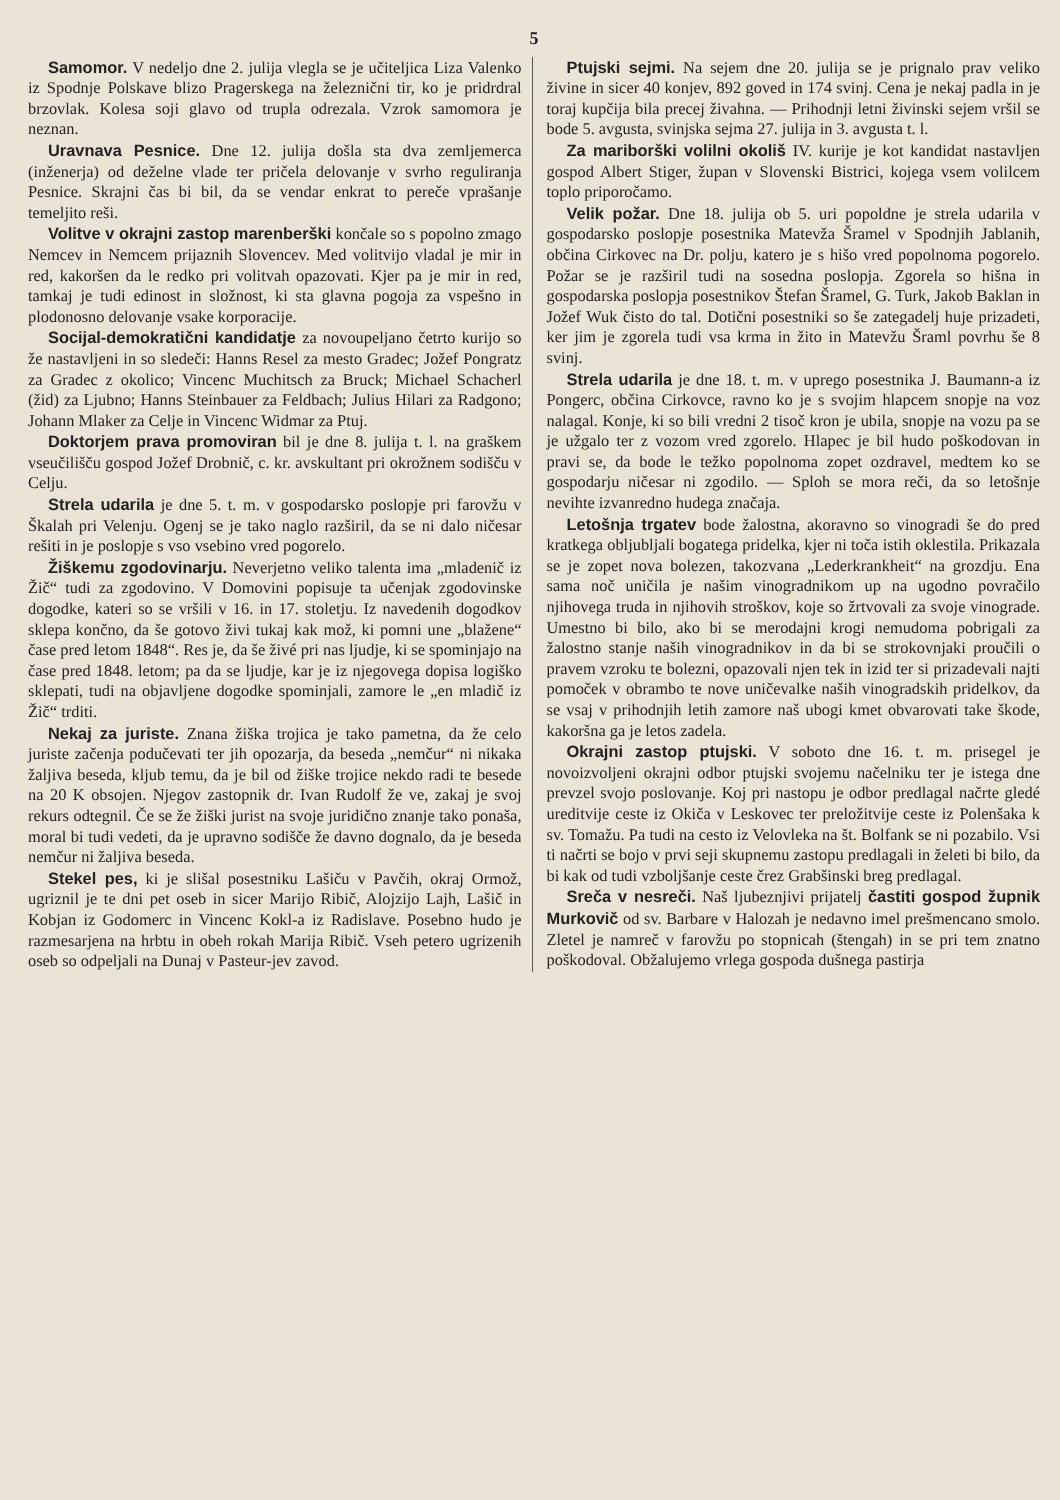5
Samomor. V nedeljo dne 2. julija vlegla se je učiteljica Liza Valenko iz Spodnje Polskave blizo Pragerskega na železnični tir, ko je pridrdral brzovlak. Kolesa soji glavo od trupla odrezala. Vzrok samomora je neznan.
Uravnava Pesnice. Dne 12. julija došla sta dva zemljemerca (inženerja) od deželne vlade ter pričela delovanje v svrho reguliranja Pesnice. Skrajni čas bi bil, da se vendar enkrat to pereče vprašanje temeljito reši.
Volitve v okrajni zastop marenberški končale so s popolno zmago Nemcev in Nemcem prijaznih Slovencev. Med volitvijo vladal je mir in red, kakoršen da le redko pri volitvah opazovati. Kjer pa je mir in red, tamkaj je tudi edinost in složnost, ki sta glavna pogoja za vspešno in plodonosno delovanje vsake korporacije.
Socijal-demokratični kandidatje za novoupeljano četrto kurijo so že nastavljeni in so sledeči: Hanns Resel za mesto Gradec; Jožef Pongratz za Gradec z okolico; Vincenc Muchitsch za Bruck; Michael Schacherl (žid) za Ljubno; Hanns Steinbauer za Feldbach; Julius Hilari za Radgono; Johann Mlaker za Celje in Vincenc Widmar za Ptuj.
Doktorjem prava promoviran bil je dne 8. julija t. l. na graškem vseučilišču gospod Jožef Drobnič, c. kr. avskultant pri okrožnem sodišču v Celju.
Strela udarila je dne 5. t. m. v gospodarsko poslopje pri farovžu v Škalah pri Velenju. Ogenj se je tako naglo razširil, da se ni dalo ničesar rešiti in je poslopje s vso vsebino vred pogorelo.
Žiškemu zgodovinarju. Neverjetno veliko talenta ima „mladenič iz Žič“ tudi za zgodovino. V Domovini popisuje ta učenjak zgodovinske dogodke, kateri so se vršili v 16. in 17. stoletju. Iz navedenih dogodkov sklepa končno, da še gotovo živi tukaj kak mož, ki pomni une „blažene“ čase pred letom 1848“. Res je, da še živé pri nas ljudje, ki se spominjajo na čase pred 1848. letom; pa da se ljudje, kar je iz njegovega dopisa logiško sklepati, tudi na objavljene dogodke spominjali, zamore le „en mladič iz Žič“ trditi.
Nekaj za juriste. Znana žiška trojica je tako pametna, da že celo juriste začenja podučevati ter jih opozarja, da beseda „nemčur“ ni nikaka žaljiva beseda, kljub temu, da je bil od žiške trojice nekdo radi te besede na 20 K obsojen. Njegov zastopnik dr. Ivan Rudolf že ve, zakaj je svoj rekurs odtegnil. Če se že žiški jurist na svoje juridično znanje tako ponaša, moral bi tudi vedeti, da je upravno sodišče že davno dognalo, da je beseda nemčur ni žaljiva beseda.
Stekel pes, ki je slišal posestniku Lašiču v Pavčih, okraj Ormož, ugriznil je te dni pet oseb in sicer Marijo Ribič, Alojzijo Lajh, Lašič in Kobjan iz Godomerc in Vincenc Kokl-a iz Radislave. Posebno hudo je razmesarjena na hrbtu in obeh rokah Marija Ribič. Vseh petero ugrizenih oseb so odpeljali na Dunaj v Pasteur-jev zavod.
Ptujski sejmi. Na sejem dne 20. julija se je prignalo prav veliko živine in sicer 40 konjev, 892 goved in 174 svinj. Cena je nekaj padla in je toraj kupčija bila precej živahna. — Prihodnji letni živinski sejem vršil se bode 5. avgusta, svinjska sejma 27. julija in 3. avgusta t. l.
Za mariborški volilni okoliš IV. kurije je kot kandidat nastavljen gospod Albert Stiger, župan v Slovenski Bistrici, kojega vsem volilcem toplo priporočamo.
Velik požar. Dne 18. julija ob 5. uri popoldne je strela udarila v gospodarsko poslopje posestnika Matevža Šramel v Spodnjih Jablanih, občina Cirkovec na Dr. polju, katero je s hišo vred popolnoma pogorelo. Požar se je razširil tudi na sosedna poslopja. Zgorela so hišna in gospodarska poslopja posestnikov Štefan Šramel, G. Turk, Jakob Baklan in Jožef Wuk čisto do tal. Dotični posestniki so še zategadelj huje prizadeti, ker jim je zgorela tudi vsa krma in žito in Matevžu Šraml povrhu še 8 svinj.
Strela udarila je dne 18. t. m. v uprego posestnika J. Baumann-a iz Pongerc, občina Cirkovce, ravno ko je s svojim hlapcem snopje na voz nalagal. Konje, ki so bili vredni 2 tisoč kron je ubila, snopje na vozu pa se je užgalo ter z vozom vred zgorelo. Hlapec je bil hudo poškodovan in pravi se, da bode le težko popolnoma zopet ozdravel, medtem ko se gospodarju ničesar ni zgodilo. — Sploh se mora reči, da so letošnje nevihte izvanredno hudega značaja.
Letošnja trgatev bode žalostna, akoravno so vinogradi še do pred kratkega obljubljali bogatega pridelka, kjer ni toča istih oklestila. Prikazala se je zopet nova bolezen, takozvana „Lederkrankheit“ na grozdju. Ena sama noč uničila je našim vinogradnikom up na ugodno povračilo njihovega truda in njihovih stroškov, koje so žrtvovali za svoje vinograde. Umestno bi bilo, ako bi se merodajni krogi nemudoma pobrigali za žalostno stanje naših vinogradnikov in da bi se strokovnjaki proučili o pravem vzroku te bolezni, opazovali njen tek in izid ter si prizadevali najti pomoček v obrambo te nove uničevalke naših vinogradskih pridelkov, da se vsaj v prihodnjih letih zamore naš ubogi kmet obvarovati take škode, kakoršna ga je letos zadela.
Okrajni zastop ptujski. V soboto dne 16. t. m. prisegel je novoizvoljeni okrajni odbor ptujski svojemu načelniku ter je istega dne prevzel svojo poslovanje. Koj pri nastopu je odbor predlagal načrte gledé ureditvije ceste iz Okiča v Leskovec ter preložitvije ceste iz Polenšaka k sv. Tomažu. Pa tudi na cesto iz Velovleka na št. Bolfank se ni pozabilo. Vsi ti načrti se bojo v prvi seji skupnemu zastopu predlagali in želeti bi bilo, da bi kak od tudi vzboljšanje ceste črez Grabšinski breg predlagal.
Sreča v nesreči. Naš ljubeznjivi prijatelj častiti gospod župnik Murkovič od sv. Barbare v Halozah je nedavno imel prešmencano smolo. Zletel je namreč v farovžu po stopnicah (štengah) in se pri tem znatno poškodoval. Obžalujemo vrlega gospoda dušnega pastirja